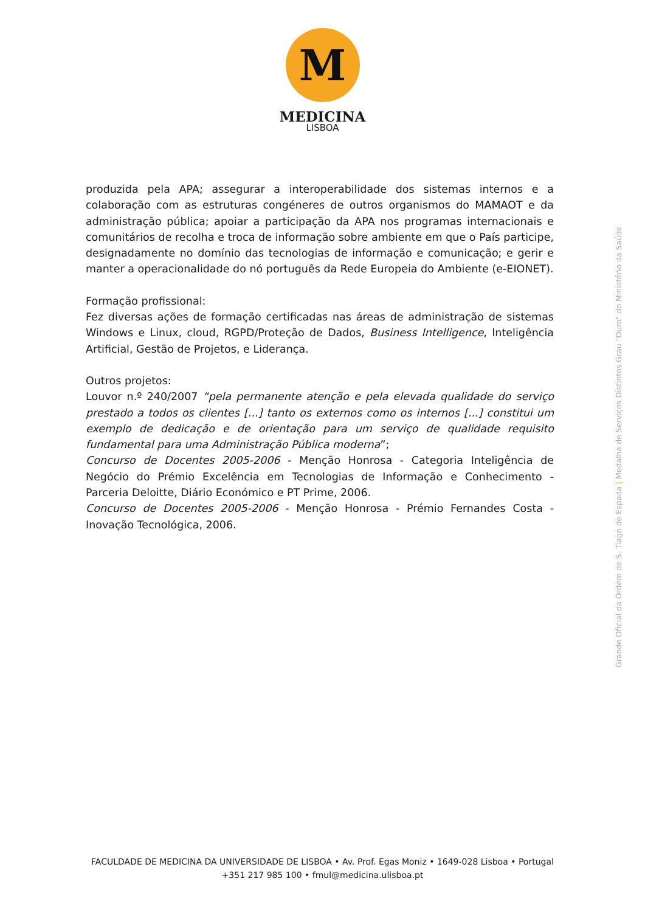M
MEDICINA
LISBOA
produzida pela APA; assegurar a interoperabilidade dos sistemas internos e a colaboração com as estruturas congéneres de outros organismos do MAMAOT e da administração pública; apoiar a participação da APA nos programas internacionais e comunitários de recolha e troca de informação sobre ambiente em que o País participe, designadamente no domínio das tecnologias de informação e comunicação; e gerir e manter a operacionalidade do nó português da Rede Europeia do Ambiente (e-EIONET).
Formação profissional:
Fez diversas ações de formação certificadas nas áreas de administração de sistemas Windows e Linux, cloud, RGPD/Proteção de Dados, Business Intelligence, Inteligência Artificial, Gestão de Projetos, e Liderança.
Outros projetos:
Louvor n.º 240/2007 “pela permanente atenção e pela elevada qualidade do serviço prestado a todos os clientes [...] tanto os externos como os internos [...] constitui um exemplo de dedicação e de orientação para um serviço de qualidade requisito fundamental para uma Administração Pública moderna”;
Concurso de Docentes 2005-2006 - Menção Honrosa - Categoria Inteligência de Negócio do Prémio Excelência em Tecnologias de Informação e Conhecimento - Parceria Deloitte, Diário Económico e PT Prime, 2006.
Concurso de Docentes 2005-2006 - Menção Honrosa - Prémio Fernandes Costa - Inovação Tecnológica, 2006.
Grande Oficial da Ordem de S. Tiago de Espada | Medalha de Serviços Distintos Grau "Ouro" do Ministério da Saúde
FACULDADE DE MEDICINA DA UNIVERSIDADE DE LISBOA • Av. Prof. Egas Moniz • 1649-028 Lisboa • Portugal
+351 217 985 100 • fmul@medicina.ulisboa.pt